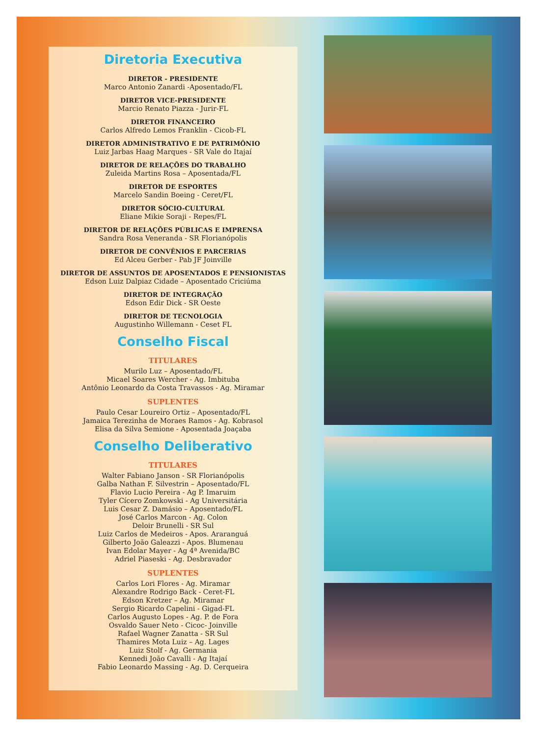Diretoria Executiva
DIRETOR - PRESIDENTE
Marco Antonio Zanardi -Aposentado/FL
DIRETOR VICE-PRESIDENTE
Marcio Renato Piazza - Jurir-FL
DIRETOR FINANCEIRO
Carlos Alfredo Lemos Franklin - Cicob-FL
DIRETOR ADMINISTRATIVO E DE PATRIMÔNIO
Luiz Jarbas Haag Marques - SR Vale do Itajaí
DIRETOR DE RELAÇÕES DO TRABALHO
Zuleida Martins Rosa – Aposentada/FL
DIRETOR DE ESPORTES
Marcelo Sandin Boeing - Ceret/FL
DIRETOR SÓCIO-CULTURAL
Eliane Mikie Soraji - Repes/FL
DIRETOR DE RELAÇÕES PÚBLICAS E IMPRENSA
Sandra Rosa Veneranda - SR Florianópolis
DIRETOR DE CONVÊNIOS E PARCERIAS
Ed Alceu Gerber - Pab JF Joinville
DIRETOR DE ASSUNTOS DE APOSENTADOS E PENSIONISTAS
Edson Luiz Dalpiaz Cidade – Aposentado Criciúma
DIRETOR DE INTEGRAÇÃO
Edson Edir Dick - SR Oeste
DIRETOR DE TECNOLOGIA
Augustinho Willemann - Ceset FL
Conselho Fiscal
TITULARES
Murilo Luz – Aposentado/FL
Micael Soares Wercher - Ag. Imbituba
Antônio Leonardo da Costa Travassos - Ag. Miramar
SUPLENTES
Paulo Cesar Loureiro Ortiz – Aposentado/FL
Jamaica Terezinha de Moraes Ramos - Ag. Kobrasol
Elisa da Silva Semione - Aposentada Joaçaba
Conselho Deliberativo
TITULARES
Walter Fabiano Janson - SR Florianópolis
Galba Nathan F. Silvestrin – Aposentado/FL
Flavio Lucio Pereira - Ag P. Imaruim
Tyler Cícero Zomkowski - Ag Universitária
Luis Cesar Z. Damásio – Aposentado/FL
José Carlos Marcon - Ag. Colon
Deloir Brunelli - SR Sul
Luiz Carlos de Medeiros - Apos. Araranguá
Gilberto João Galeazzi - Apos. Blumenau
Ivan Edolar Mayer - Ag 4ª Avenida/BC
Adriel Piaseski - Ag. Desbravador
SUPLENTES
Carlos Lori Flores - Ag. Miramar
Alexandre Rodrigo Back - Ceret-FL
Edson Kretzer – Ag. Miramar
Sergio Ricardo Capelini - Gigad-FL
Carlos Augusto Lopes - Ag. P. de Fora
Osvaldo Sauer Neto - Cicoc- Joinville
Rafael Wagner Zanatta - SR Sul
Thamires Mota Luiz – Ag. Lages
Luiz Stolf - Ag. Germania
Kennedi João Cavalli - Ag Itajaí
Fabio Leonardo Massing - Ag. D. Cerqueira